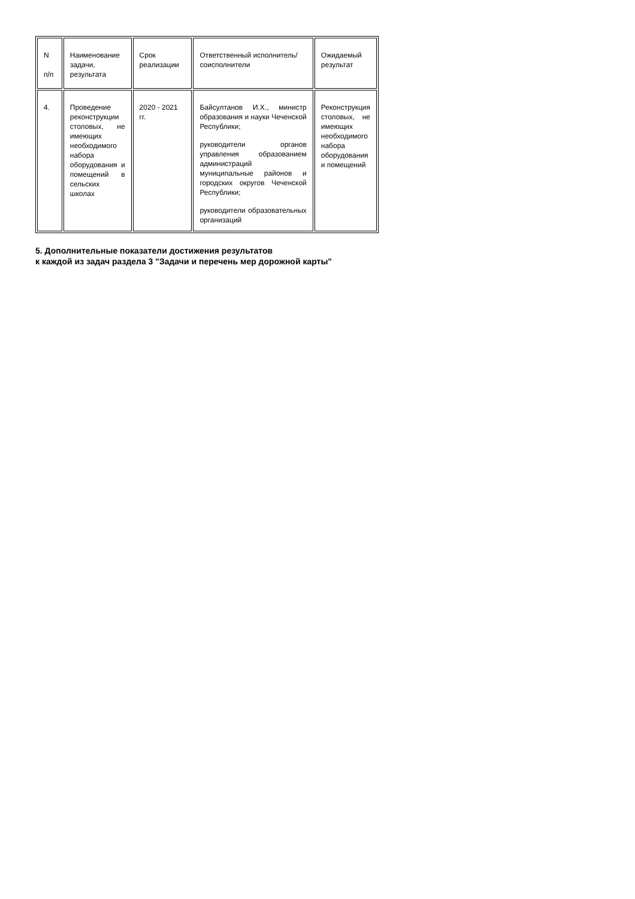| N п/п | Наименование задачи, результата | Срок реализации | Ответственный исполнитель/соисполнители | Ожидаемый результат |
| 4. | Проведение реконструкции столовых, не имеющих необходимого набора оборудования и помещений в сельских школах | 2020 - 2021 гг. | Байсултанов И.Х., министр образования и науки Чеченской Республики; руководители органов управления образованием администраций муниципальные районов и городских округов Чеченской Республики; руководители образовательных организаций | Реконструкция столовых, не имеющих необходимого набора оборудования и помещений |
5. Дополнительные показатели достижения результатов
к каждой из задач раздела 3 "Задачи и перечень мер дорожной карты"